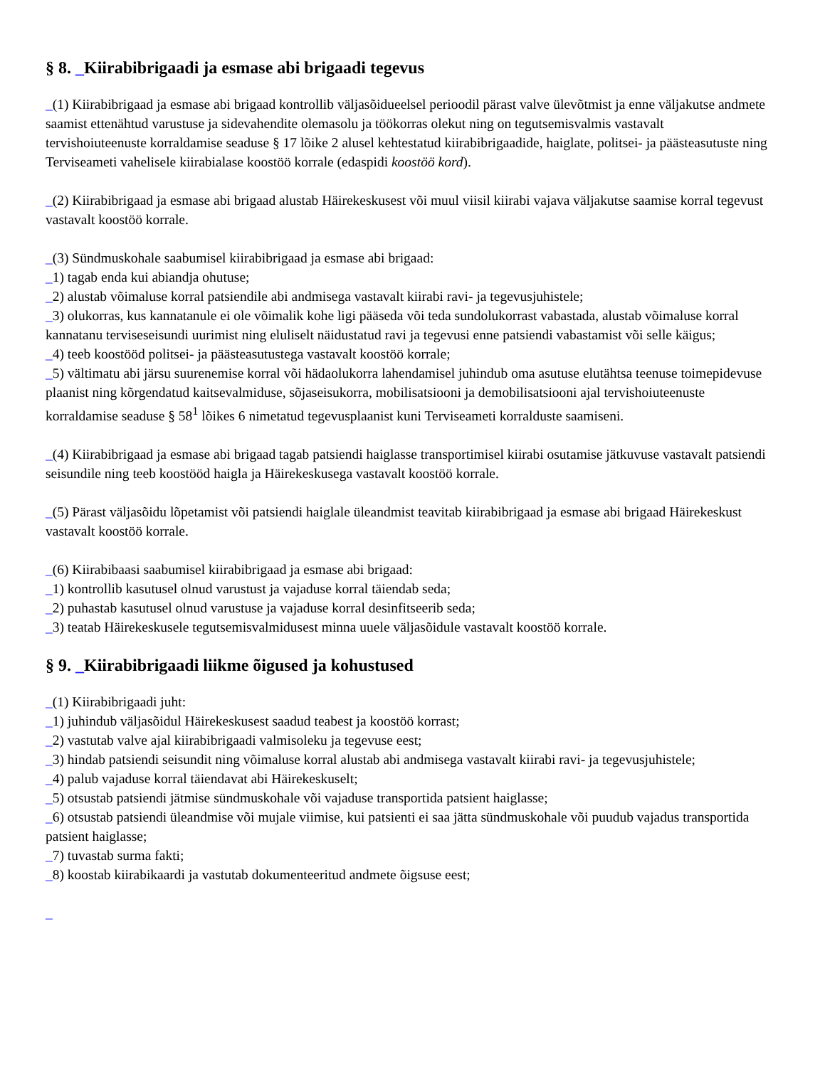§ 8. _Kiirabibrigaadi ja esmase abi brigaadi tegevus
_(1) Kiirabibrigaad ja esmase abi brigaad kontrollib väljasõidueelsel perioodil pärast valve ülevõtmist ja enne väljakutse andmete saamist ettenähtud varustuse ja sidevahendite olemasolu ja töökorras olekut ning on tegutsemisvalmis vastavalt tervishoiuteenuste korraldamise seaduse § 17 lõike 2 alusel kehtestatud kiirabibrigaadide, haiglate, politsei- ja päästeasutuste ning Terviseameti vahelisele kiirabialase koostöö korrale (edaspidi koostöö kord).
_(2) Kiirabibrigaad ja esmase abi brigaad alustab Häirekeskusest või muul viisil kiirabi vajava väljakutse saamise korral tegevust vastavalt koostöö korrale.
_(3) Sündmuskohale saabumisel kiirabibrigaad ja esmase abi brigaad:
_1) tagab enda kui abiandja ohutuse;
_2) alustab võimaluse korral patsiendile abi andmisega vastavalt kiirabi ravi- ja tegevusjuhistele;
_3) olukorras, kus kannatanule ei ole võimalik kohe ligi pääseda või teda sundolukorrast vabastada, alustab võimaluse korral kannatanu terviseseisundi uurimist ning eluliselt näidustatud ravi ja tegevusi enne patsiendi vabastamist või selle käigus;
_4) teeb koostööd politsei- ja päästeasutustega vastavalt koostöö korrale;
_5) vältimatu abi järsu suurenemise korral või hädaolukorra lahendamisel juhindub oma asutuse elutähtsa teenuse toimepidevuse plaanist ning kõrgendatud kaitsevalmiduse, sõjaseisukorra, mobilisatsiooni ja demobilisatsiooni ajal tervishoiuteenuste korraldamise seaduse § 58<sup>1</sup> lõikes 6 nimetatud tegevusplaanist kuni Terviseameti korralduste saamiseni.
_(4) Kiirabibrigaad ja esmase abi brigaad tagab patsiendi haiglasse transportimisel kiirabi osutamise jätkuvuse vastavalt patsiendi seisundile ning teeb koostööd haigla ja Häirekeskusega vastavalt koostöö korrale.
_(5) Pärast väljasõidu lõpetamist või patsiendi haiglale üleandmist teavitab kiirabibrigaad ja esmase abi brigaad Häirekeskust vastavalt koostöö korrale.
_(6) Kiirabibaasi saabumisel kiirabibrigaad ja esmase abi brigaad:
_1) kontrollib kasutusel olnud varustust ja vajaduse korral täiendab seda;
_2) puhastab kasutusel olnud varustuse ja vajaduse korral desinfitseerib seda;
_3) teatab Häirekeskusele tegutsemisvalmidusest minna uuele väljasõidule vastavalt koostöö korrale.
§ 9. _Kiirabibrigaadi liikme õigused ja kohustused
_(1) Kiirabibrigaadi juht:
_1) juhindub väljasõidul Häirekeskusest saadud teabest ja koostöö korrast;
_2) vastutab valve ajal kiirabibrigaadi valmisoleku ja tegevuse eest;
_3) hindab patsiendi seisundit ning võimaluse korral alustab abi andmisega vastavalt kiirabi ravi- ja tegevusjuhistele;
_4) palub vajaduse korral täiendavat abi Häirekeskuselt;
_5) otsustab patsiendi jätmise sündmuskohale või vajaduse transportida patsient haiglasse;
_6) otsustab patsiendi üleandmise või mujale viimise, kui patsienti ei saa jätta sündmuskohale või puudub vajadus transportida patsient haiglasse;
_7) tuvastab surma fakti;
_8) koostab kiirabikaardi ja vastutab dokumenteeritud andmete õigsuse eest;
_